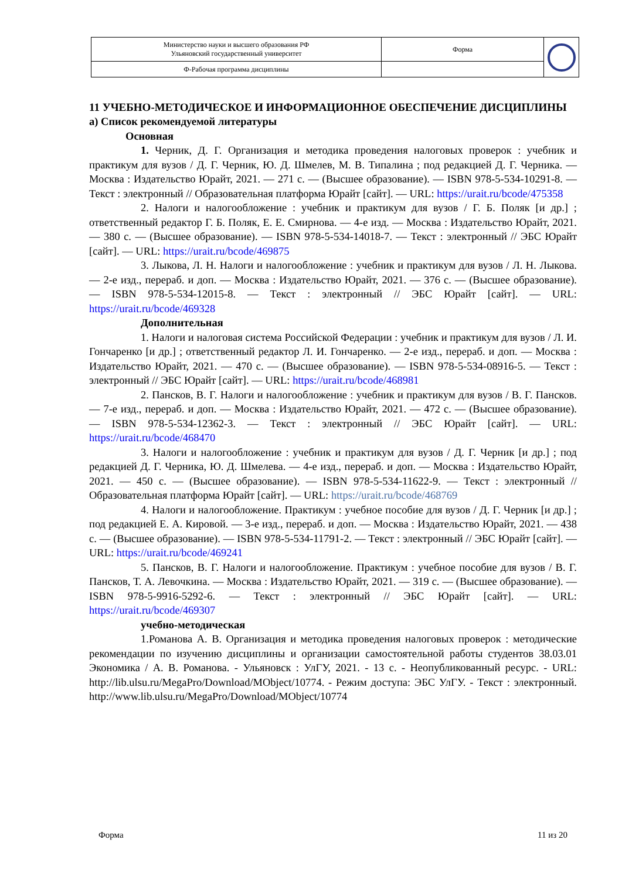| Министерство науки и высшего образования РФ Ульяновский государственный университет | Форма | |
| Ф-Рабочая программа дисциплины | | |
11 УЧЕБНО-МЕТОДИЧЕСКОЕ И ИНФОРМАЦИОННОЕ ОБЕСПЕЧЕНИЕ ДИСЦИПЛИНЫ
а) Список рекомендуемой литературы
Основная
1. Черник, Д. Г. Организация и методика проведения налоговых проверок : учебник и практикум для вузов / Д. Г. Черник, Ю. Д. Шмелев, М. В. Типалина ; под редакцией Д. Г. Черника. — Москва : Издательство Юрайт, 2021. — 271 с. — (Высшее образование). — ISBN 978-5-534-10291-8. — Текст : электронный // Образовательная платформа Юрайт [сайт]. — URL: https://urait.ru/bcode/475358
2. Налоги и налогообложение : учебник и практикум для вузов / Г. Б. Поляк [и др.] ; ответственный редактор Г. Б. Поляк, Е. Е. Смирнова. — 4-е изд. — Москва : Издательство Юрайт, 2021. — 380 с. — (Высшее образование). — ISBN 978-5-534-14018-7. — Текст : электронный // ЭБС Юрайт [сайт]. — URL: https://urait.ru/bcode/469875
3. Лыкова, Л. Н. Налоги и налогообложение : учебник и практикум для вузов / Л. Н. Лыкова. — 2-е изд., перераб. и доп. — Москва : Издательство Юрайт, 2021. — 376 с. — (Высшее образование). — ISBN 978-5-534-12015-8. — Текст : электронный // ЭБС Юрайт [сайт]. — URL: https://urait.ru/bcode/469328
Дополнительная
1. Налоги и налоговая система Российской Федерации : учебник и практикум для вузов / Л. И. Гончаренко [и др.] ; ответственный редактор Л. И. Гончаренко. — 2-е изд., перераб. и доп. — Москва : Издательство Юрайт, 2021. — 470 с. — (Высшее образование). — ISBN 978-5-534-08916-5. — Текст : электронный // ЭБС Юрайт [сайт]. — URL: https://urait.ru/bcode/468981
2. Пансков, В. Г. Налоги и налогообложение : учебник и практикум для вузов / В. Г. Пансков. — 7-е изд., перераб. и доп. — Москва : Издательство Юрайт, 2021. — 472 с. — (Высшее образование). — ISBN 978-5-534-12362-3. — Текст : электронный // ЭБС Юрайт [сайт]. — URL: https://urait.ru/bcode/468470
3. Налоги и налогообложение : учебник и практикум для вузов / Д. Г. Черник [и др.] ; под редакцией Д. Г. Черника, Ю. Д. Шмелева. — 4-е изд., перераб. и доп. — Москва : Издательство Юрайт, 2021. — 450 с. — (Высшее образование). — ISBN 978-5-534-11622-9. — Текст : электронный // Образовательная платформа Юрайт [сайт]. — URL: https://urait.ru/bcode/468769
4. Налоги и налогообложение. Практикум : учебное пособие для вузов / Д. Г. Черник [и др.] ; под редакцией Е. А. Кировой. — 3-е изд., перераб. и доп. — Москва : Издательство Юрайт, 2021. — 438 с. — (Высшее образование). — ISBN 978-5-534-11791-2. — Текст : электронный // ЭБС Юрайт [сайт]. — URL: https://urait.ru/bcode/469241
5. Пансков, В. Г. Налоги и налогообложение. Практикум : учебное пособие для вузов / В. Г. Пансков, Т. А. Левочкина. — Москва : Издательство Юрайт, 2021. — 319 с. — (Высшее образование). — ISBN 978-5-9916-5292-6. — Текст : электронный // ЭБС Юрайт [сайт]. — URL: https://urait.ru/bcode/469307
учебно-методическая
1.Романова А. В. Организация и методика проведения налоговых проверок : методические рекомендации по изучению дисциплины и организации самостоятельной работы студентов 38.03.01 Экономика / А. В. Романова. - Ульяновск : УлГУ, 2021. - 13 с. - Неопубликованный ресурс. - URL: http://lib.ulsu.ru/MegaPro/Download/MObject/10774. - Режим доступа: ЭБС УлГУ. - Текст : электронный. http://www.lib.ulsu.ru/MegaPro/Download/MObject/10774
Форма 11 из 20